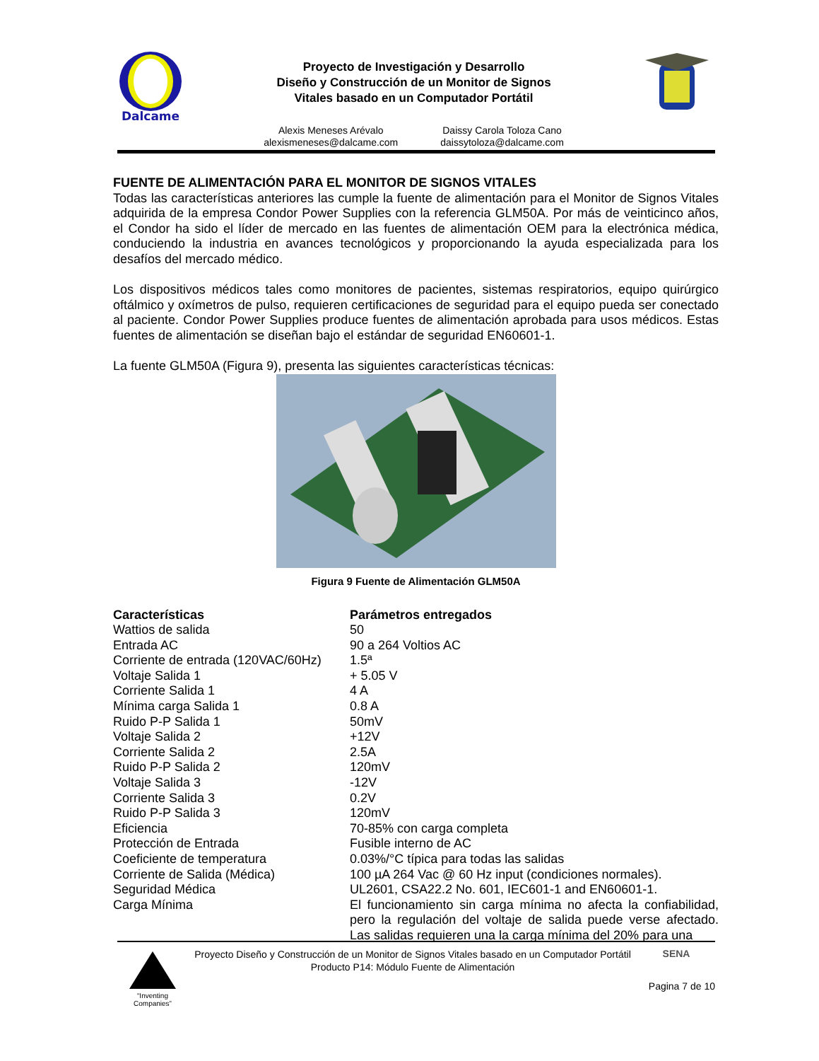Dalcame
Proyecto de Investigación y Desarrollo
Diseño y Construcción de un Monitor de Signos
Vitales basado en un Computador Portátil
Alexis Meneses Arévalo
alexismeneses@dalcame.com
Daissy Carola Toloza Cano
daissytoloza@dalcame.com
FUENTE DE ALIMENTACIÓN PARA EL MONITOR DE SIGNOS VITALES
Todas las características anteriores las cumple la fuente de alimentación para el Monitor de Signos Vitales adquirida de la empresa Condor Power Supplies con la referencia GLM50A. Por más de veinticinco años, el Condor ha sido el líder de mercado en las fuentes de alimentación OEM para la electrónica médica, conduciendo la industria en avances tecnológicos y proporcionando la ayuda especializada para los desafíos del mercado médico.
Los dispositivos médicos tales como monitores de pacientes, sistemas respiratorios, equipo quirúrgico oftálmico y oxímetros de pulso, requieren certificaciones de seguridad para el equipo pueda ser conectado al paciente. Condor Power Supplies produce fuentes de alimentación aprobada para usos médicos. Estas fuentes de alimentación se diseñan bajo el estándar de seguridad EN60601-1.
La fuente GLM50A (Figura 9), presenta las siguientes características técnicas:
Figura 9 Fuente de Alimentación GLM50A
| Características | Parámetros entregados |
| --- | --- |
| Wattios de salida | 50 |
| Entrada AC | 90 a 264 Voltios AC |
| Corriente de entrada (120VAC/60Hz) | 1.5ª |
| Voltaje Salida 1 | + 5.05 V |
| Corriente Salida 1 | 4 A |
| Mínima carga Salida 1 | 0.8 A |
| Ruido P-P Salida 1 | 50mV |
| Voltaje Salida 2 | +12V |
| Corriente Salida 2 | 2.5A |
| Ruido P-P Salida 2 | 120mV |
| Voltaje Salida 3 | -12V |
| Corriente Salida 3 | 0.2V |
| Ruido P-P Salida 3 | 120mV |
| Eficiencia | 70-85% con carga completa |
| Protección de Entrada | Fusible interno de AC |
| Coeficiente de temperatura | 0.03%/°C típica para todas las salidas |
| Corriente de Salida (Médica) | 100 µA 264 Vac @ 60 Hz input (condiciones normales). |
| Seguridad Médica | UL2601, CSA22.2 No. 601, IEC601-1 and EN60601-1. |
| Carga Mínima | El funcionamiento sin carga mínima no afecta la confiabilidad, pero la regulación del voltaje de salida puede verse afectado. Las salidas requieren una la carga mínima del 20% para una |
“Inventing Companies”
Proyecto Diseño y Construcción de un Monitor de Signos Vitales basado en un Computador Portátil
Producto P14: Módulo Fuente de Alimentación
SENA
Pagina 7 de 10